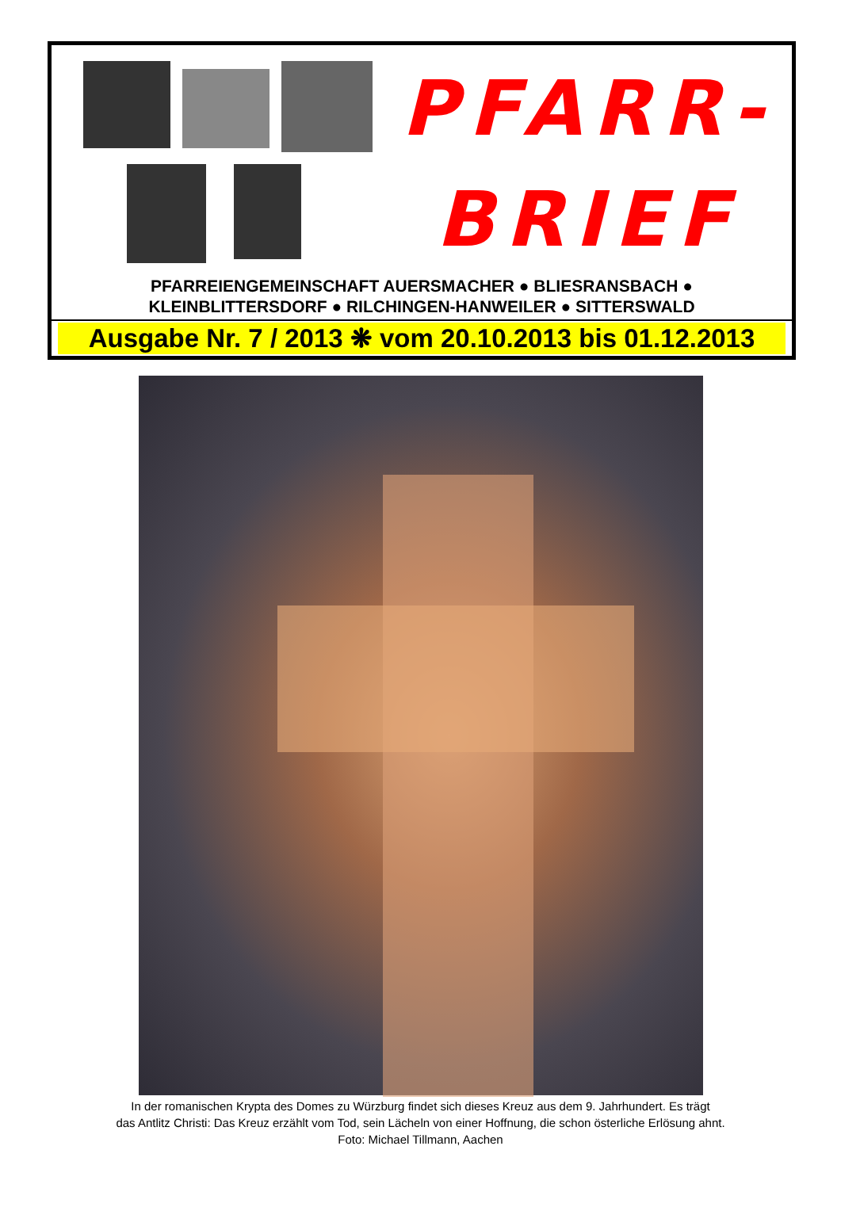PFARR-
BRIEF
PFARREIENGEMEINSCHAFT AUERSMACHER ● BLIESRANSBACH ●
KLEINBLITTERSDORF ● RILCHINGEN-HANWEILER ● SITTERSWALD
Ausgabe Nr. 7 / 2013 ❋ vom 20.10.2013 bis 01.12.2013
In der romanischen Krypta des Domes zu Würzburg findet sich dieses Kreuz aus dem 9. Jahrhundert. Es trägt
das Antlitz Christi: Das Kreuz erzählt vom Tod, sein Lächeln von einer Hoffnung, die schon österliche Erlösung ahnt.
Foto: Michael Tillmann, Aachen